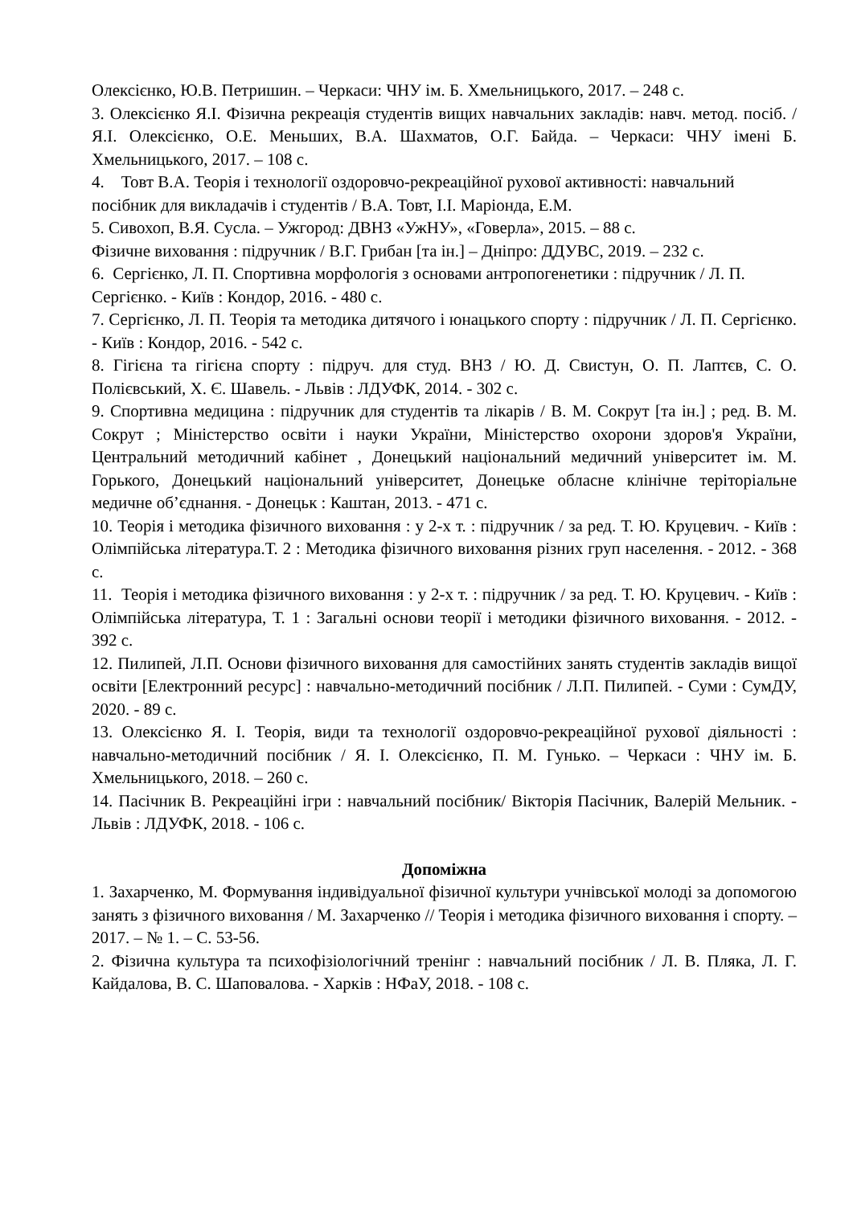Олексієнко, Ю.В. Петришин. – Черкаси: ЧНУ ім. Б. Хмельницького, 2017. – 248 с.
3. Олексієнко Я.І. Фізична рекреація студентів вищих навчальних закладів: навч. метод. посіб. / Я.І. Олексієнко, О.Е. Меньших, В.А. Шахматов, О.Г. Байда. – Черкаси: ЧНУ імені Б. Хмельницького, 2017. – 108 с.
4. Товт В.А. Теорія і технології оздоровчо-рекреаційної рухової активності: навчальний посібник для викладачів і студентів / В.А. Товт, І.І. Маріонда, Е.М.
5. Сивохоп, В.Я. Сусла. – Ужгород: ДВНЗ «УжНУ», «Говерла», 2015. – 88 с.
Фізичне виховання : підручник / В.Г. Грибан [та ін.] – Дніпро: ДДУВС, 2019. – 232 с.
6. Сергієнко, Л. П. Спортивна морфологія з основами антропогенетики : підручник / Л. П. Сергієнко. - Київ : Кондор, 2016. - 480 с.
7. Сергієнко, Л. П. Теорія та методика дитячого і юнацького спорту : підручник / Л. П. Сергієнко. - Київ : Кондор, 2016. - 542 с.
8. Гігієна та гігієна спорту : підруч. для студ. ВНЗ / Ю. Д. Свистун, О. П. Лаптєв, С. О. Полієвський, Х. Є. Шавель. - Львів : ЛДУФК, 2014. - 302 с.
9. Спортивна медицина : підручник для студентів та лікарів / В. М. Сокрут [та ін.] ; ред. В. М. Сокрут ; Міністерство освіти і науки України, Міністерство охорони здоров'я України, Центральний методичний кабінет , Донецький національний медичний університет ім. М. Горького, Донецький національний університет, Донецьке обласне клінічне теріторіальне медичне об’єднання. - Донецьк : Каштан, 2013. - 471 с.
10. Теорія і методика фізичного виховання : у 2-х т. : підручник / за ред. Т. Ю. Круцевич. - Київ : Олімпійська література.Т. 2 : Методика фізичного виховання різних груп населення. - 2012. - 368 с.
11. Теорія і методика фізичного виховання : у 2-х т. : підручник / за ред. Т. Ю. Круцевич. - Київ : Олімпійська література, Т. 1 : Загальні основи теорії і методики фізичного виховання. - 2012. - 392 с.
12. Пилипей, Л.П. Основи фізичного виховання для самостійних занять студентів закладів вищої освіти [Електронний ресурс] : навчально-методичний посібник / Л.П. Пилипей. - Суми : СумДУ, 2020. - 89 с.
13. Олексієнко Я. І. Теорія, види та технології оздоровчо-рекреаційної рухової діяльності : навчально-методичний посібник / Я. І. Олексієнко, П. М. Гунько. – Черкаси : ЧНУ ім. Б. Хмельницького, 2018. – 260 с.
14. Пасічник В. Рекреаційні ігри : навчальний посібник/ Вікторія Пасічник, Валерій Мельник. - Львів : ЛДУФК, 2018. - 106 с.
Допоміжна
1. Захарченко, М. Формування індивідуальної фізичної культури учнівської молоді за допомогою занять з фізичного виховання / М. Захарченко // Теорія і методика фізичного виховання і спорту. – 2017. – № 1. – С. 53-56.
2. Фізична культура та психофізіологічний тренінг : навчальний посібник / Л. В. Пляка, Л. Г. Кайдалова, В. С. Шаповалова. - Харків : НФаУ, 2018. - 108 с.